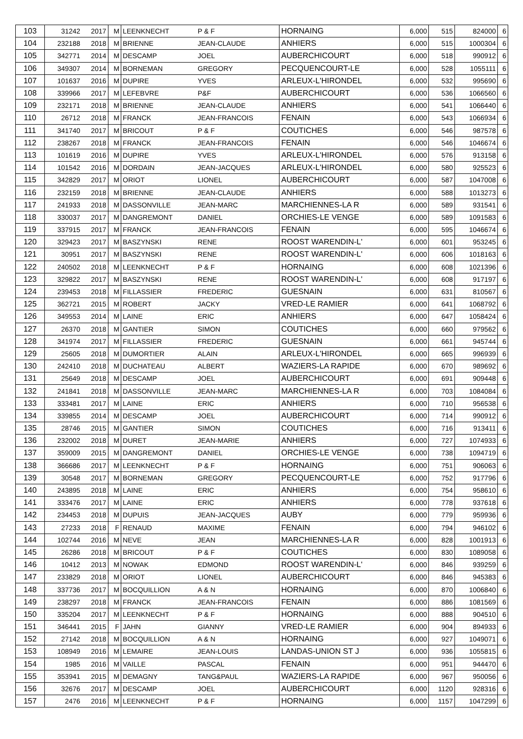| 103 | 31242 | 2017 | M | LEENKNECHT | P & F | HORNAING | 6,000 | 515 | 824000 | 6 |
| 104 | 232188 | 2018 | M | BRIENNE | JEAN-CLAUDE | ANHIERS | 6,000 | 515 | 1000304 | 6 |
| 105 | 342771 | 2014 | M | DESCAMP | JOEL | AUBERCHICOURT | 6,000 | 518 | 990912 | 6 |
| 106 | 349307 | 2014 | M | BORNEMAN | GREGORY | PECQUENCOURT-LE | 6,000 | 528 | 1055111 | 6 |
| 107 | 101637 | 2016 | M | DUPIRE | YVES | ARLEUX-L'HIRONDEL | 6,000 | 532 | 995690 | 6 |
| 108 | 339966 | 2017 | M | LEFEBVRE | P&F | AUBERCHICOURT | 6,000 | 536 | 1066560 | 6 |
| 109 | 232171 | 2018 | M | BRIENNE | JEAN-CLAUDE | ANHIERS | 6,000 | 541 | 1066440 | 6 |
| 110 | 26712 | 2018 | M | FRANCK | JEAN-FRANCOIS | FENAIN | 6,000 | 543 | 1066934 | 6 |
| 111 | 341740 | 2017 | M | BRICOUT | P & F | COUTICHES | 6,000 | 546 | 987578 | 6 |
| 112 | 238267 | 2018 | M | FRANCK | JEAN-FRANCOIS | FENAIN | 6,000 | 546 | 1046674 | 6 |
| 113 | 101619 | 2016 | M | DUPIRE | YVES | ARLEUX-L'HIRONDEL | 6,000 | 576 | 913158 | 6 |
| 114 | 101542 | 2016 | M | DORDAIN | JEAN-JACQUES | ARLEUX-L'HIRONDEL | 6,000 | 580 | 925523 | 6 |
| 115 | 342829 | 2017 | M | ORIOT | LIONEL | AUBERCHICOURT | 6,000 | 587 | 1047008 | 6 |
| 116 | 232159 | 2018 | M | BRIENNE | JEAN-CLAUDE | ANHIERS | 6,000 | 588 | 1013273 | 6 |
| 117 | 241933 | 2018 | M | DASSONVILLE | JEAN-MARC | MARCHIENNES-LA R | 6,000 | 589 | 931541 | 6 |
| 118 | 330037 | 2017 | M | DANGREMONT | DANIEL | ORCHIES-LE VENGE | 6,000 | 589 | 1091583 | 6 |
| 119 | 337915 | 2017 | M | FRANCK | JEAN-FRANCOIS | FENAIN | 6,000 | 595 | 1046674 | 6 |
| 120 | 329423 | 2017 | M | BASZYNSKI | RENE | ROOST WARENDIN-L' | 6,000 | 601 | 953245 | 6 |
| 121 | 30951 | 2017 | M | BASZYNSKI | RENE | ROOST WARENDIN-L' | 6,000 | 606 | 1018163 | 6 |
| 122 | 240502 | 2018 | M | LEENKNECHT | P & F | HORNAING | 6,000 | 608 | 1021396 | 6 |
| 123 | 329822 | 2017 | M | BASZYNSKI | RENE | ROOST WARENDIN-L' | 6,000 | 608 | 917197 | 6 |
| 124 | 239453 | 2018 | M | FILLASSIER | FREDERIC | GUESNAIN | 6,000 | 631 | 810567 | 6 |
| 125 | 362721 | 2015 | M | ROBERT | JACKY | VRED-LE RAMIER | 6,000 | 641 | 1068792 | 6 |
| 126 | 349553 | 2014 | M | LAINE | ERIC | ANHIERS | 6,000 | 647 | 1058424 | 6 |
| 127 | 26370 | 2018 | M | GANTIER | SIMON | COUTICHES | 6,000 | 660 | 979562 | 6 |
| 128 | 341974 | 2017 | M | FILLASSIER | FREDERIC | GUESNAIN | 6,000 | 661 | 945744 | 6 |
| 129 | 25605 | 2018 | M | DUMORTIER | ALAIN | ARLEUX-L'HIRONDEL | 6,000 | 665 | 996939 | 6 |
| 130 | 242410 | 2018 | M | DUCHATEAU | ALBERT | WAZIERS-LA RAPIDE | 6,000 | 670 | 989692 | 6 |
| 131 | 25649 | 2018 | M | DESCAMP | JOEL | AUBERCHICOURT | 6,000 | 691 | 909448 | 6 |
| 132 | 241841 | 2018 | M | DASSONVILLE | JEAN-MARC | MARCHIENNES-LA R | 6,000 | 703 | 1084084 | 6 |
| 133 | 333481 | 2017 | M | LAINE | ERIC | ANHIERS | 6,000 | 710 | 956538 | 6 |
| 134 | 339855 | 2014 | M | DESCAMP | JOEL | AUBERCHICOURT | 6,000 | 714 | 990912 | 6 |
| 135 | 28746 | 2015 | M | GANTIER | SIMON | COUTICHES | 6,000 | 716 | 913411 | 6 |
| 136 | 232002 | 2018 | M | DURET | JEAN-MARIE | ANHIERS | 6,000 | 727 | 1074933 | 6 |
| 137 | 359009 | 2015 | M | DANGREMONT | DANIEL | ORCHIES-LE VENGE | 6,000 | 738 | 1094719 | 6 |
| 138 | 366686 | 2017 | M | LEENKNECHT | P & F | HORNAING | 6,000 | 751 | 906063 | 6 |
| 139 | 30548 | 2017 | M | BORNEMAN | GREGORY | PECQUENCOURT-LE | 6,000 | 752 | 917796 | 6 |
| 140 | 243895 | 2018 | M | LAINE | ERIC | ANHIERS | 6,000 | 754 | 958610 | 6 |
| 141 | 333476 | 2017 | M | LAINE | ERIC | ANHIERS | 6,000 | 778 | 937618 | 6 |
| 142 | 234453 | 2018 | M | DUPUIS | JEAN-JACQUES | AUBY | 6,000 | 779 | 959936 | 6 |
| 143 | 27233 | 2018 | F | RENAUD | MAXIME | FENAIN | 6,000 | 794 | 946102 | 6 |
| 144 | 102744 | 2016 | M | NEVE | JEAN | MARCHIENNES-LA R | 6,000 | 828 | 1001913 | 6 |
| 145 | 26286 | 2018 | M | BRICOUT | P & F | COUTICHES | 6,000 | 830 | 1089058 | 6 |
| 146 | 10412 | 2013 | M | NOWAK | EDMOND | ROOST WARENDIN-L' | 6,000 | 846 | 939259 | 6 |
| 147 | 233829 | 2018 | M | ORIOT | LIONEL | AUBERCHICOURT | 6,000 | 846 | 945383 | 6 |
| 148 | 337736 | 2017 | M | BOCQUILLION | A & N | HORNAING | 6,000 | 870 | 1006840 | 6 |
| 149 | 238297 | 2018 | M | FRANCK | JEAN-FRANCOIS | FENAIN | 6,000 | 886 | 1081569 | 6 |
| 150 | 335204 | 2017 | M | LEENKNECHT | P & F | HORNAING | 6,000 | 888 | 904510 | 6 |
| 151 | 346441 | 2015 | F | JAHN | GIANNY | VRED-LE RAMIER | 6,000 | 904 | 894933 | 6 |
| 152 | 27142 | 2018 | M | BOCQUILLION | A & N | HORNAING | 6,000 | 927 | 1049071 | 6 |
| 153 | 108949 | 2016 | M | LEMAIRE | JEAN-LOUIS | LANDAS-UNION ST J | 6,000 | 936 | 1055815 | 6 |
| 154 | 1985 | 2016 | M | VAILLE | PASCAL | FENAIN | 6,000 | 951 | 944470 | 6 |
| 155 | 353941 | 2015 | M | DEMAGNY | TANG&PAUL | WAZIERS-LA RAPIDE | 6,000 | 967 | 950056 | 6 |
| 156 | 32676 | 2017 | M | DESCAMP | JOEL | AUBERCHICOURT | 6,000 | 1120 | 928316 | 6 |
| 157 | 2476 | 2016 | M | LEENKNECHT | P & F | HORNAING | 6,000 | 1157 | 1047299 | 6 |